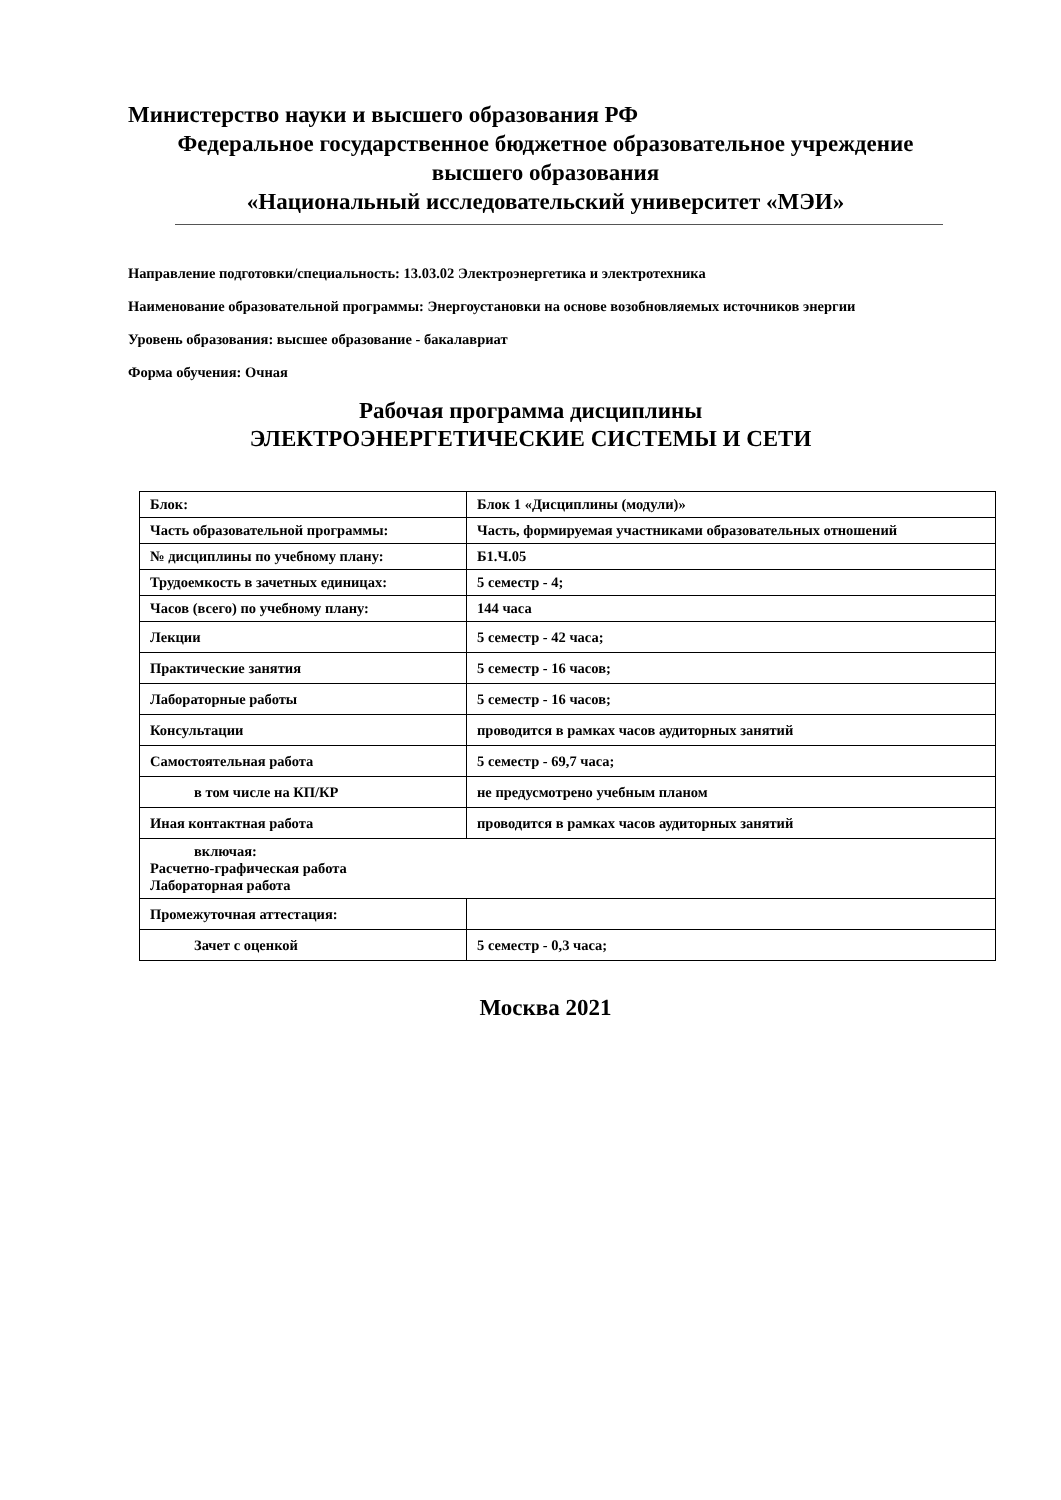Министерство науки и высшего образования РФ
Федеральное государственное бюджетное образовательное учреждение
высшего образования
«Национальный исследовательский университет «МЭИ»
Направление подготовки/специальность: 13.03.02 Электроэнергетика и электротехника
Наименование образовательной программы: Энергоустановки на основе возобновляемых источников энергии
Уровень образования: высшее образование - бакалавриат
Форма обучения: Очная
Рабочая программа дисциплины
ЭЛЕКТРОЭНЕРГЕТИЧЕСКИЕ СИСТЕМЫ И СЕТИ
| Блок: | Блок 1 «Дисциплины (модули)» |
| Часть образовательной программы: | Часть, формируемая участниками образовательных отношений |
| № дисциплины по учебному плану: | Б1.Ч.05 |
| Трудоемкость в зачетных единицах: | 5 семестр - 4; |
| Часов (всего) по учебному плану: | 144 часа |
| Лекции | 5 семестр - 42 часа; |
| Практические занятия | 5 семестр - 16 часов; |
| Лабораторные работы | 5 семестр - 16 часов; |
| Консультации | проводится в рамках часов аудиторных занятий |
| Самостоятельная работа | 5 семестр - 69,7 часа; |
| в том числе на КП/КР | не предусмотрено учебным планом |
| Иная контактная работа | проводится в рамках часов аудиторных занятий |
| включая: Расчетно-графическая работа Лабораторная работа | |
| Промежуточная аттестация: | |
| Зачет с оценкой | 5 семестр - 0,3 часа; |
Москва 2021